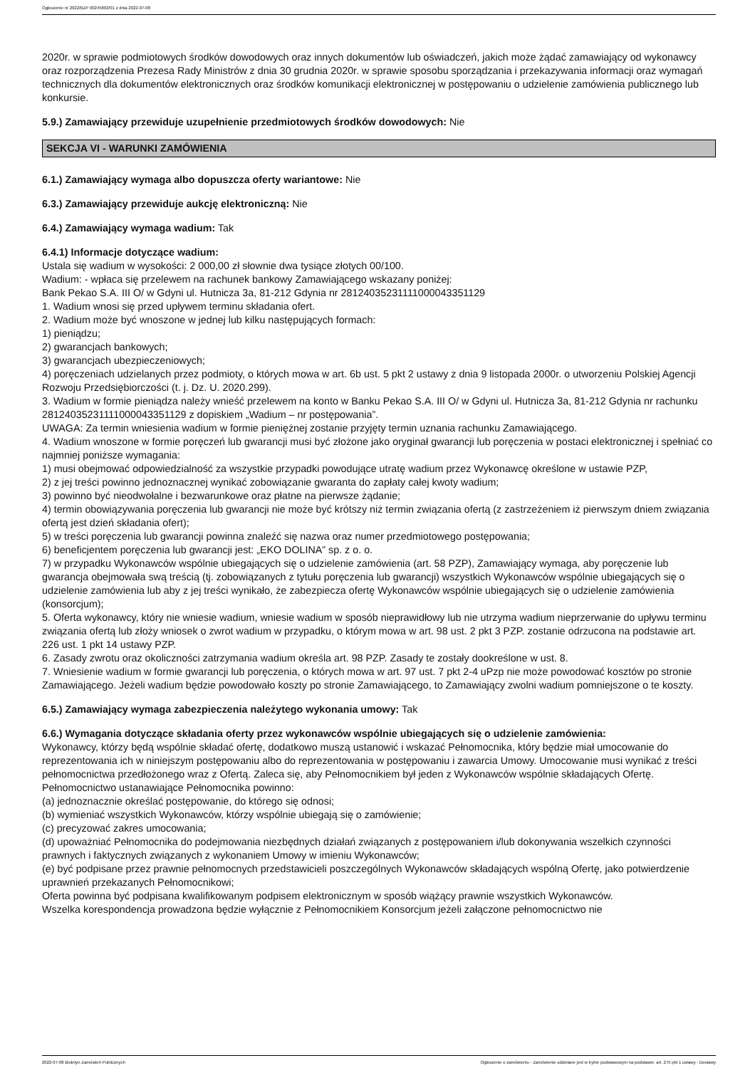Ogłoszenie nr 2022/BZP 00245802/01 z dnia 2022-07-08
2020r. w sprawie podmiotowych środków dowodowych oraz innych dokumentów lub oświadczeń, jakich może żądać zamawiający od wykonawcy oraz rozporządzenia Prezesa Rady Ministrów z dnia 30 grudnia 2020r. w sprawie sposobu sporządzania i przekazywania informacji oraz wymagań technicznych dla dokumentów elektronicznych oraz środków komunikacji elektronicznej w postępowaniu o udzielenie zamówienia publicznego lub konkursie.
5.9.) Zamawiający przewiduje uzupełnienie przedmiotowych środków dowodowych: Nie
SEKCJA VI - WARUNKI ZAMÓWIENIA
6.1.) Zamawiający wymaga albo dopuszcza oferty wariantowe: Nie
6.3.) Zamawiający przewiduje aukcję elektroniczną: Nie
6.4.) Zamawiający wymaga wadium: Tak
6.4.1) Informacje dotyczące wadium:
Ustala się wadium w wysokości: 2 000,00 zł słownie dwa tysiące złotych 00/100.
Wadium: - wpłaca się przelewem na rachunek bankowy Zamawiającego wskazany poniżej:
Bank Pekao S.A. III O/ w Gdyni ul. Hutnicza 3a, 81-212 Gdynia nr 28124035231111000043351129
1. Wadium wnosi się przed upływem terminu składania ofert.
2. Wadium może być wnoszone w jednej lub kilku następujących formach:
1) pieniądzu;
2) gwarancjach bankowych;
3) gwarancjach ubezpieczeniowych;
4) poręczeniach udzielanych przez podmioty, o których mowa w art. 6b ust. 5 pkt 2 ustawy z dnia 9 listopada 2000r. o utworzeniu Polskiej Agencji Rozwoju Przedsiębiorczości (t. j. Dz. U. 2020.299).
3. Wadium w formie pieniądza należy wnieść przelewem na konto w Banku Pekao S.A. III O/ w Gdyni ul. Hutnicza 3a, 81-212 Gdynia nr rachunku 28124035231111000043351129 z dopiskiem „Wadium – nr postępowania”.
UWAGA: Za termin wniesienia wadium w formie pieniężnej zostanie przyjęty termin uznania rachunku Zamawiającego.
4. Wadium wnoszone w formie poręczeń lub gwarancji musi być złożone jako oryginał gwarancji lub poręczenia w postaci elektronicznej i spełniać co najmniej poniższe wymagania:
1) musi obejmować odpowiedzialność za wszystkie przypadki powodujące utratę wadium przez Wykonawcę określone w ustawie PZP,
2) z jej treści powinno jednoznacznej wynikać zobowiązanie gwaranta do zapłaty całej kwoty wadium;
3) powinno być nieodwołalne i bezwarunkowe oraz płatne na pierwsze żądanie;
4) termin obowiązywania poręczenia lub gwarancji nie może być krótszy niż termin związania ofertą (z zastrzeżeniem iż pierwszym dniem związania ofertą jest dzień składania ofert);
5) w treści poręczenia lub gwarancji powinna znaleźć się nazwa oraz numer przedmiotowego postępowania;
6) beneficjentem poręczenia lub gwarancji jest: „EKO DOLINA” sp. z o. o.
7) w przypadku Wykonawców wspólnie ubiegających się o udzielenie zamówienia (art. 58 PZP), Zamawiający wymaga, aby poręczenie lub gwarancja obejmowała swą treścią (tj. zobowiązanych z tytułu poręczenia lub gwarancji) wszystkich Wykonawców wspólnie ubiegających się o udzielenie zamówienia lub aby z jej treści wynikało, że zabezpiecza ofertę Wykonawców wspólnie ubiegających się o udzielenie zamówienia (konsorcjum);
5. Oferta wykonawcy, który nie wniesie wadium, wniesie wadium w sposób nieprawidłowy lub nie utrzyma wadium nieprzerwanie do upływu terminu związania ofertą lub złoży wniosek o zwrot wadium w przypadku, o którym mowa w art. 98 ust. 2 pkt 3 PZP. zostanie odrzucona na podstawie art. 226 ust. 1 pkt 14 ustawy PZP.
6. Zasady zwrotu oraz okoliczności zatrzymania wadium określa art. 98 PZP. Zasady te zostały dookreślone w ust. 8.
7. Wniesienie wadium w formie gwarancji lub poręczenia, o których mowa w art. 97 ust. 7 pkt 2-4 uPzp nie może powodować kosztów po stronie Zamawiającego. Jeżeli wadium będzie powodowało koszty po stronie Zamawiającego, to Zamawiający zwolni wadium pomniejszone o te koszty.
6.5.) Zamawiający wymaga zabezpieczenia należytego wykonania umowy: Tak
6.6.) Wymagania dotyczące składania oferty przez wykonawców wspólnie ubiegających się o udzielenie zamówienia:
Wykonawcy, którzy będą wspólnie składać ofertę, dodatkowo muszą ustanowić i wskazać Pełnomocnika, który będzie miał umocowanie do reprezentowania ich w niniejszym postępowaniu albo do reprezentowania w postępowaniu i zawarcia Umowy. Umocowanie musi wynikać z treści pełnomocnictwa przedłożonego wraz z Ofertą. Zaleca się, aby Pełnomocnikiem był jeden z Wykonawców wspólnie składających Ofertę.
Pełnomocnictwo ustanawiające Pełnomocnika powinno:
(a) jednoznacznie określać postępowanie, do którego się odnosi;
(b) wymieniać wszystkich Wykonawców, którzy wspólnie ubiegają się o zamówienie;
(c) precyzować zakres umocowania;
(d) upoważniać Pełnomocnika do podejmowania niezbędnych działań związanych z postępowaniem i/lub dokonywania wszelkich czynności prawnych i faktycznych związanych z wykonaniem Umowy w imieniu Wykonawców;
(e) być podpisane przez prawnie pełnomocnych przedstawicieli poszczególnych Wykonawców składających wspólną Ofertę, jako potwierdzenie uprawnień przekazanych Pełnomocnikowi;
Oferta powinna być podpisana kwalifikowanym podpisem elektronicznym w sposób wiążący prawnie wszystkich Wykonawców.
Wszelka korespondencja prowadzona będzie wyłącznie z Pełnomocnikiem Konsorcjum jeżeli załączone pełnomocnictwo nie
2022-07-08 Biuletyn Zamówień Publicznych Ogłoszenie o zamówieniu - Zamówienie udzielane jest w trybie podstawowym na podstawie: art. 275 pkt 1 ustawy - Dostawy